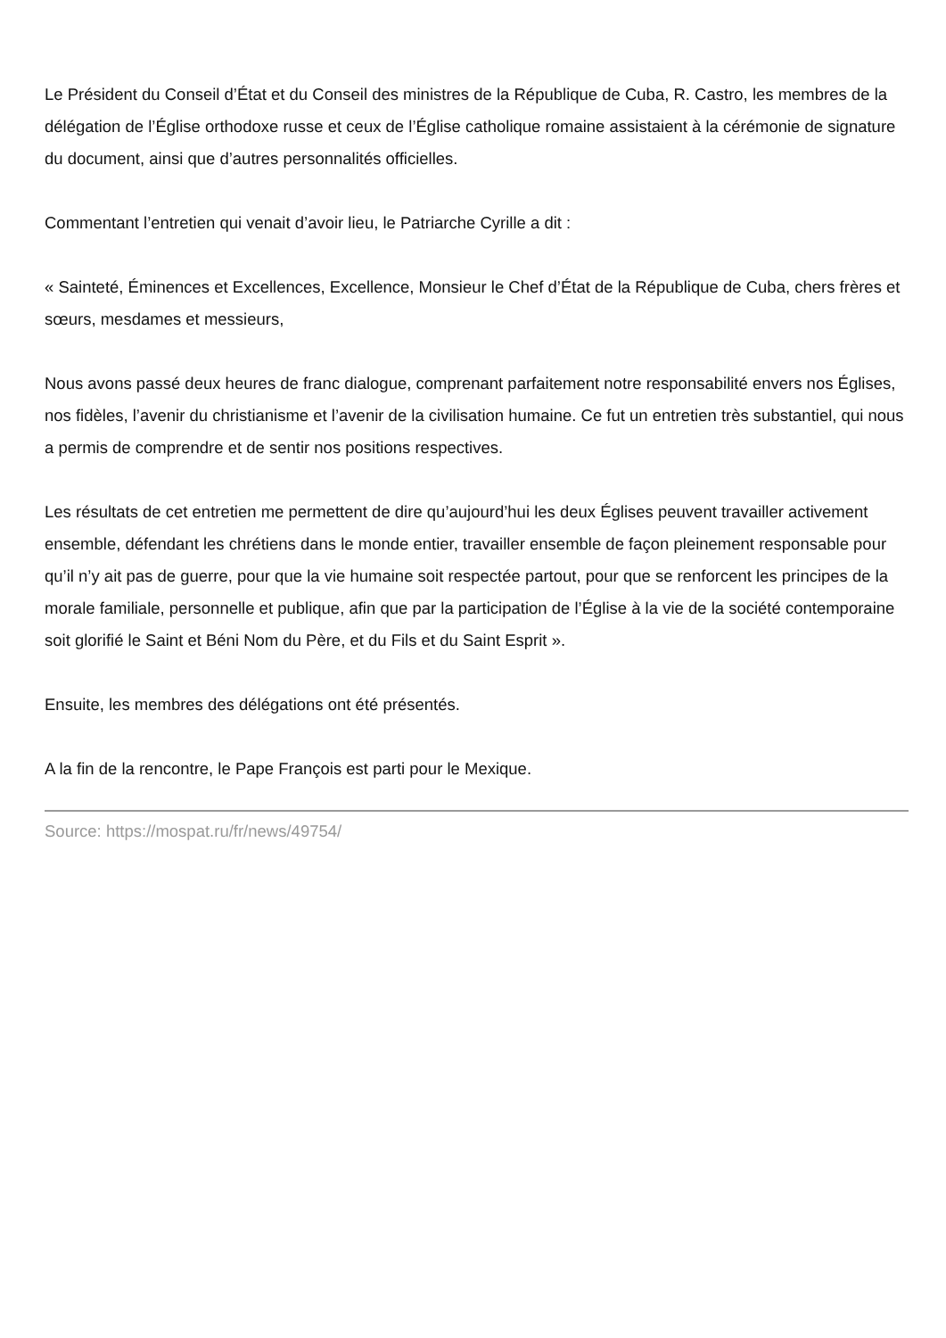Le Président du Conseil d’État et du Conseil des ministres de la République de Cuba, R. Castro, les membres de la délégation de l’Église orthodoxe russe et ceux de l’Église catholique romaine assistaient à la cérémonie de signature du document, ainsi que d’autres personnalités officielles.
Commentant l’entretien qui venait d’avoir lieu, le Patriarche Cyrille a dit :
« Sainteté, Éminences et Excellences, Excellence, Monsieur le Chef d’État de la République de Cuba, chers frères et sœurs, mesdames et messieurs,
Nous avons passé deux heures de franc dialogue, comprenant parfaitement notre responsabilité envers nos Églises, nos fidèles, l’avenir du christianisme et l’avenir de la civilisation humaine. Ce fut un entretien très substantiel, qui nous a permis de comprendre et de sentir nos positions respectives.
Les résultats de cet entretien me permettent de dire qu’aujourd’hui les deux Églises peuvent travailler activement ensemble, défendant les chrétiens dans le monde entier, travailler ensemble de façon pleinement responsable pour qu’il n’y ait pas de guerre, pour que la vie humaine soit respectée partout, pour que se renforcent les principes de la morale familiale, personnelle et publique, afin que par la participation de l’Église à la vie de la société contemporaine soit glorifié le Saint et Béni Nom du Père, et du Fils et du Saint Esprit ».
Ensuite, les membres des délégations ont été présentés.
A la fin de la rencontre, le Pape François est parti pour le Mexique.
Source: https://mospat.ru/fr/news/49754/